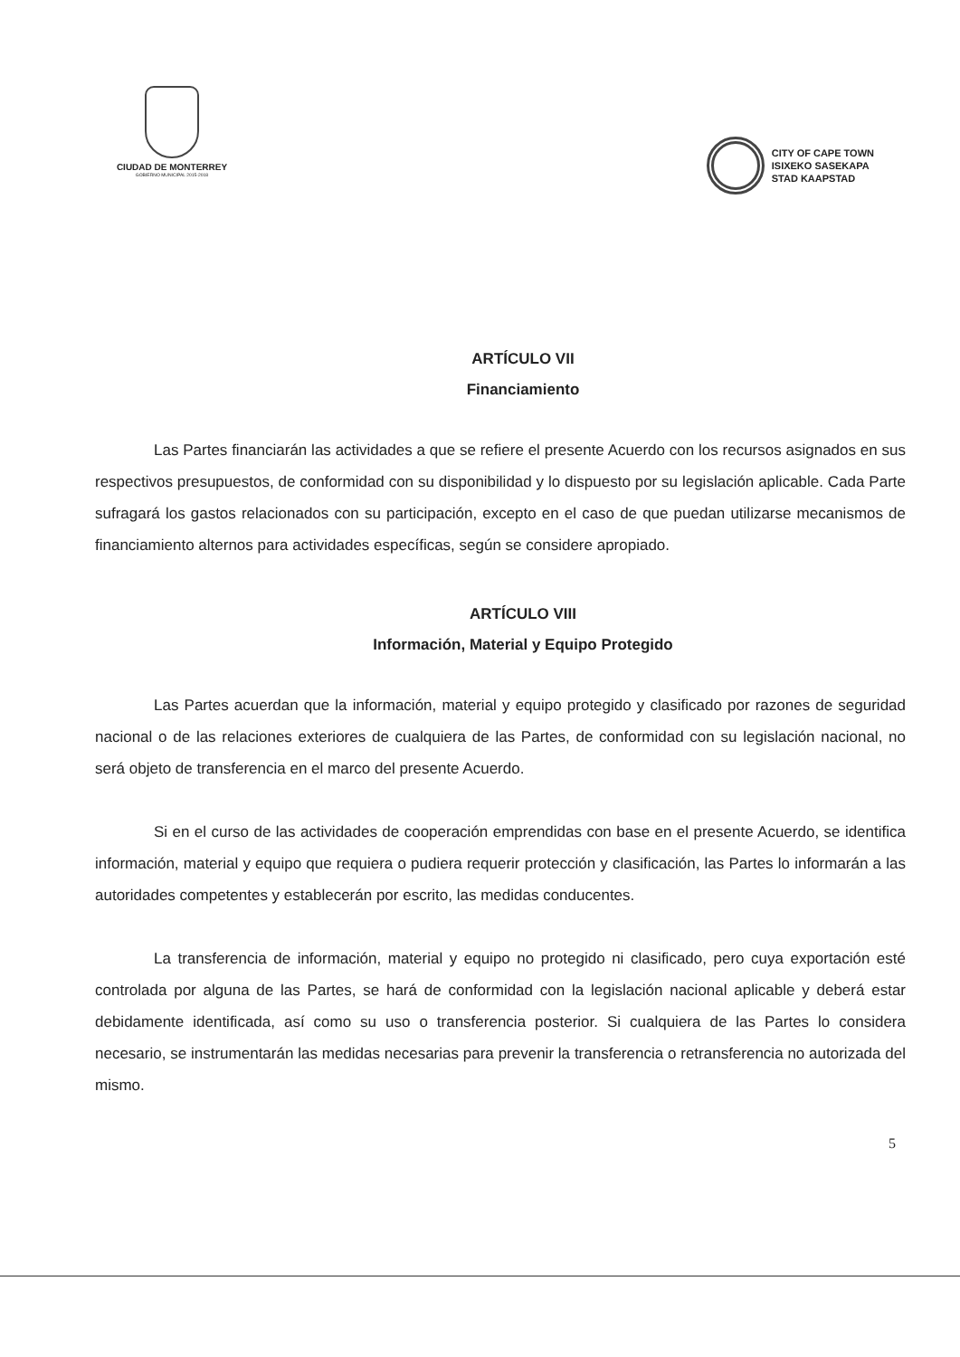CIUDAD DE MONTERREY
GOBIERNO MUNICIPAL 2015-2018
CITY OF CAPE TOWN
ISIXEKO SASEKAPA
STAD KAAPSTAD
ARTÍCULO VII
Financiamiento
Las Partes financiarán las actividades a que se refiere el presente Acuerdo con los recursos asignados en sus respectivos presupuestos, de conformidad con su disponibilidad y lo dispuesto por su legislación aplicable. Cada Parte sufragará los gastos relacionados con su participación, excepto en el caso de que puedan utilizarse mecanismos de financiamiento alternos para actividades específicas, según se considere apropiado.
ARTÍCULO VIII
Información, Material y Equipo Protegido
Las Partes acuerdan que la información, material y equipo protegido y clasificado por razones de seguridad nacional o de las relaciones exteriores de cualquiera de las Partes, de conformidad con su legislación nacional, no será objeto de transferencia en el marco del presente Acuerdo.
Si en el curso de las actividades de cooperación emprendidas con base en el presente Acuerdo, se identifica información, material y equipo que requiera o pudiera requerir protección y clasificación, las Partes lo informarán a las autoridades competentes y establecerán por escrito, las medidas conducentes.
La transferencia de información, material y equipo no protegido ni clasificado, pero cuya exportación esté controlada por alguna de las Partes, se hará de conformidad con la legislación nacional aplicable y deberá estar debidamente identificada, así como su uso o transferencia posterior. Si cualquiera de las Partes lo considera necesario, se instrumentarán las medidas necesarias para prevenir la transferencia o retransferencia no autorizada del mismo.
5